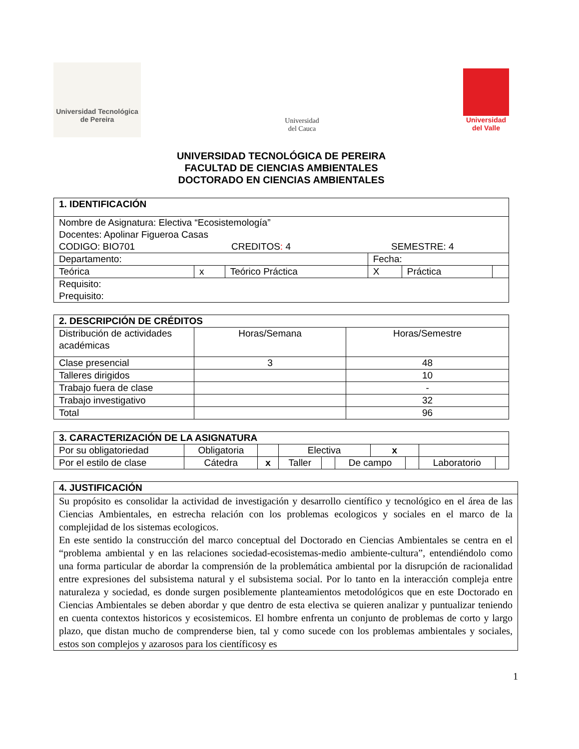Universidad Tecnológica
de Pereira
Universidad
del Cauca
Universidad
del Valle
UNIVERSIDAD TECNOLÓGICA DE PEREIRA
FACULTAD DE CIENCIAS AMBIENTALES
DOCTORADO EN CIENCIAS AMBIENTALES
| 1. IDENTIFICACIÓN | | | | | |
| --- | --- | --- | --- | --- | --- |
| Nombre de Asignatura: Electiva “Ecosistemología” Docentes: Apolinar Figueroa Casas CODIGO: BIO701 CREDITOS : 4 SEMESTRE: 4 | | | | | |
| Departamento: | | | Fecha: | | |
| Teórica | x | Teórico Práctica | X | Práctica | |
| Requisito: Prequisito: | | | | | |
| 2. DESCRIPCIÓN DE CRÉDITOS | | |
| --- | --- | --- |
| Distribución de actividades académicas | Horas/Semana | Horas/Semestre |
| Clase presencial | 3 | 48 |
| Talleres dirigidos | | 10 |
| Trabajo fuera de clase | | - |
| Trabajo investigativo | | 32 |
| Total | | 96 |
| 3. CARACTERIZACIÓN DE LA ASIGNATURA | | | | | | | | | |
| --- | --- | --- | --- | --- | --- | --- | --- | --- | --- |
| Por su obligatoriedad | Obligatoria | | Electiva | | | x | | | |
| Por el estilo de clase | Cátedra | x | Taller | | De campo | | | Laboratorio | |
| 4. JUSTIFICACIÓN |
| --- |
| Su propósito es consolidar la actividad de investigación y desarrollo científico y tecnológico en el área de las Ciencias Ambientales, en estrecha relación con los problemas ecologicos y sociales en el marco de la complejidad de los sistemas ecologicos. En este sentido la construcción del marco conceptual del Doctorado en Ciencias Ambientales se centra en el “problema ambiental y en las relaciones sociedad-ecosistemas-medio ambiente-cultura”, entendiéndolo como una forma particular de abordar la comprensión de la problemática ambiental por la disrupción de racionalidad entre expresiones del subsistema natural y el subsistema social. Por lo tanto en la interacción compleja entre naturaleza y sociedad, es donde surgen posiblemente planteamientos metodológicos que en este Doctorado en Ciencias Ambientales se deben abordar y que dentro de esta electiva se quieren analizar y puntualizar teniendo en cuenta contextos historicos y ecosistemicos. El hombre enfrenta un conjunto de problemas de corto y largo plazo, que distan mucho de comprenderse bien, tal y como sucede con los problemas ambientales y sociales, estos son complejos y azarosos para los científicosy es |
1